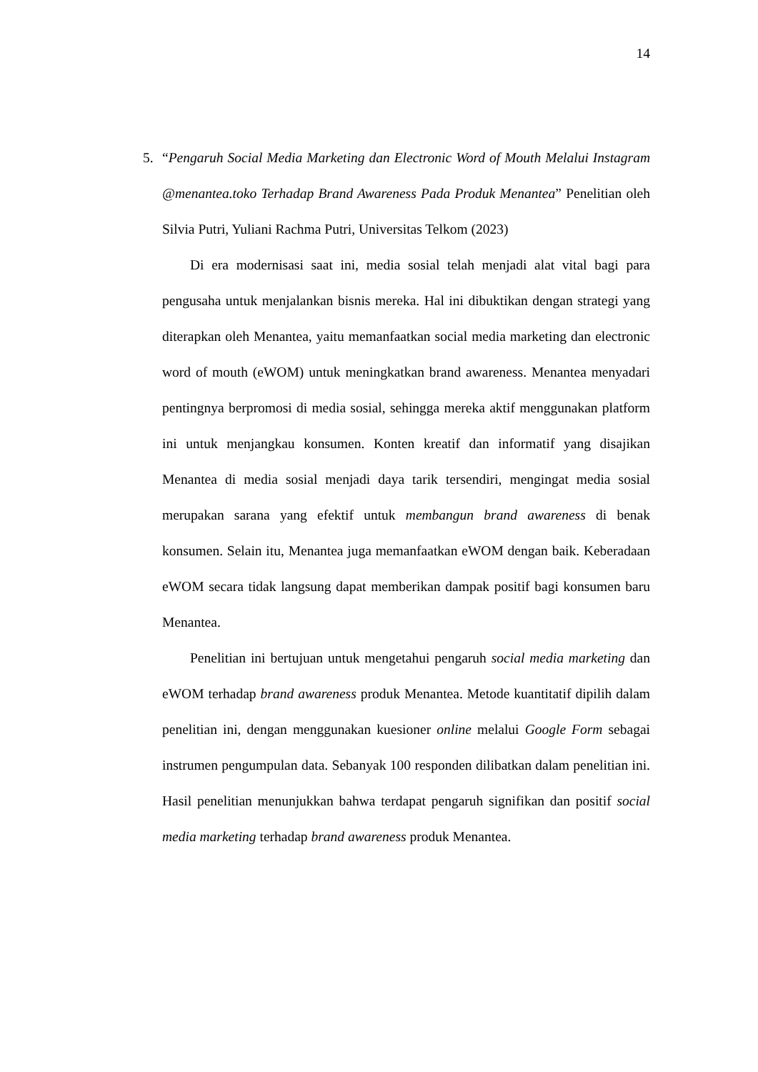14
5. “Pengaruh Social Media Marketing dan Electronic Word of Mouth Melalui Instagram @menantea.toko Terhadap Brand Awareness Pada Produk Menantea” Penelitian oleh Silvia Putri, Yuliani Rachma Putri, Universitas Telkom (2023)
Di era modernisasi saat ini, media sosial telah menjadi alat vital bagi para pengusaha untuk menjalankan bisnis mereka. Hal ini dibuktikan dengan strategi yang diterapkan oleh Menantea, yaitu memanfaatkan social media marketing dan electronic word of mouth (eWOM) untuk meningkatkan brand awareness. Menantea menyadari pentingnya berpromosi di media sosial, sehingga mereka aktif menggunakan platform ini untuk menjangkau konsumen. Konten kreatif dan informatif yang disajikan Menantea di media sosial menjadi daya tarik tersendiri, mengingat media sosial merupakan sarana yang efektif untuk membangun brand awareness di benak konsumen. Selain itu, Menantea juga memanfaatkan eWOM dengan baik. Keberadaan eWOM secara tidak langsung dapat memberikan dampak positif bagi konsumen baru Menantea.
Penelitian ini bertujuan untuk mengetahui pengaruh social media marketing dan eWOM terhadap brand awareness produk Menantea. Metode kuantitatif dipilih dalam penelitian ini, dengan menggunakan kuesioner online melalui Google Form sebagai instrumen pengumpulan data. Sebanyak 100 responden dilibatkan dalam penelitian ini. Hasil penelitian menunjukkan bahwa terdapat pengaruh signifikan dan positif social media marketing terhadap brand awareness produk Menantea.